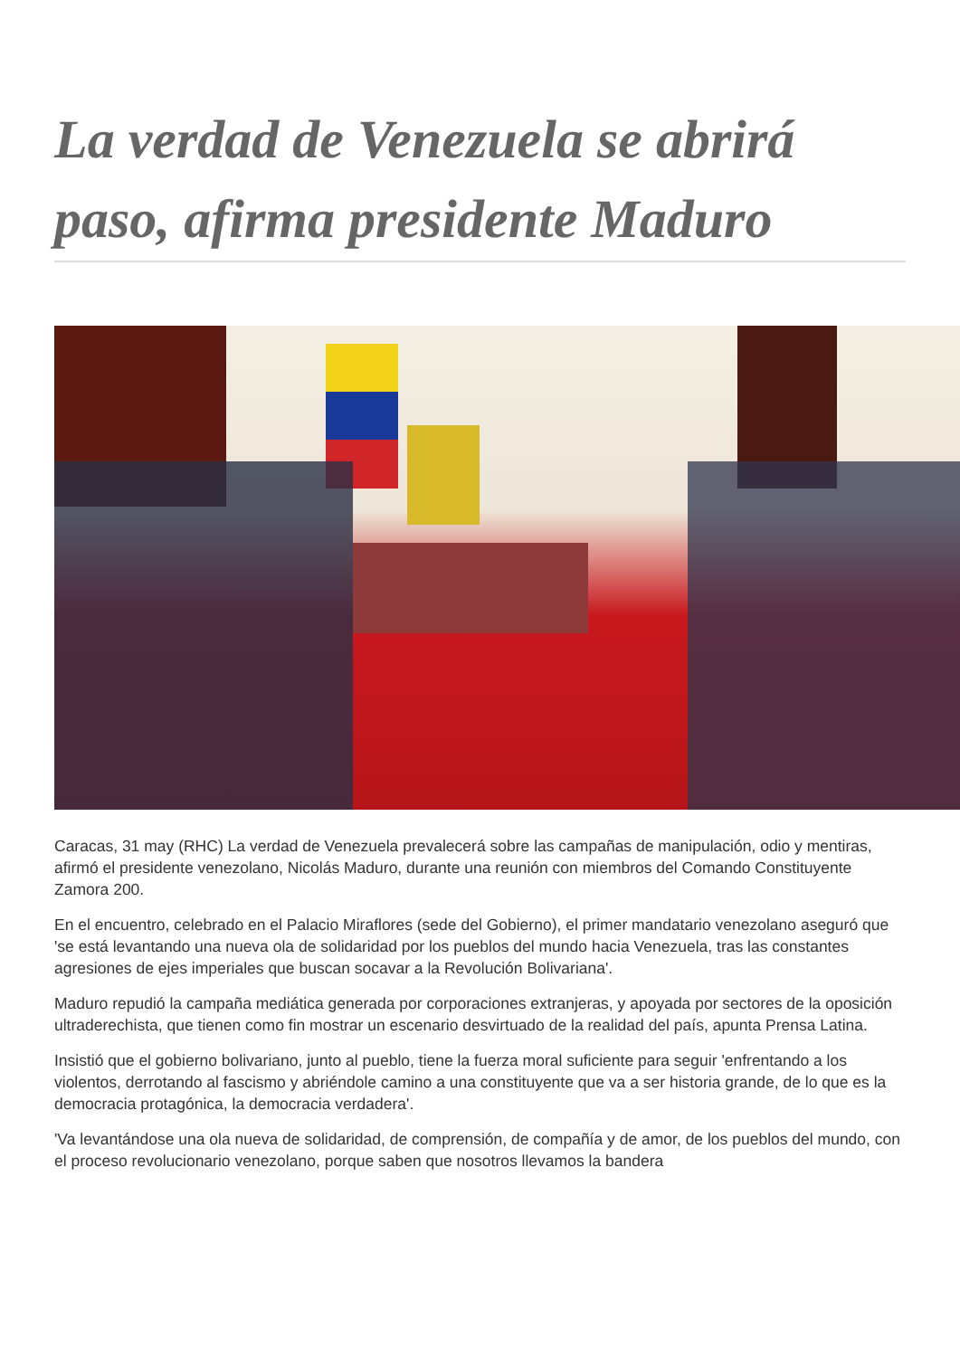La verdad de Venezuela se abrirá paso, afirma presidente Maduro
Caracas, 31 may (RHC) La verdad de Venezuela prevalecerá sobre las campañas de manipulación, odio y mentiras, afirmó el presidente venezolano, Nicolás Maduro, durante una reunión con miembros del Comando Constituyente Zamora 200.
En el encuentro, celebrado en el Palacio Miraflores (sede del Gobierno), el primer mandatario venezolano aseguró que 'se está levantando una nueva ola de solidaridad por los pueblos del mundo hacia Venezuela, tras las constantes agresiones de ejes imperiales que buscan socavar a la Revolución Bolivariana'.
Maduro repudió la campaña mediática generada por corporaciones extranjeras, y apoyada por sectores de la oposición ultraderechista, que tienen como fin mostrar un escenario desvirtuado de la realidad del país, apunta Prensa Latina.
Insistió que el gobierno bolivariano, junto al pueblo, tiene la fuerza moral suficiente para seguir 'enfrentando a los violentos, derrotando al fascismo y abriéndole camino a una constituyente que va a ser historia grande, de lo que es la democracia protagónica, la democracia verdadera'.
'Va levantándose una ola nueva de solidaridad, de comprensión, de compañía y de amor, de los pueblos del mundo, con el proceso revolucionario venezolano, porque saben que nosotros llevamos la bandera